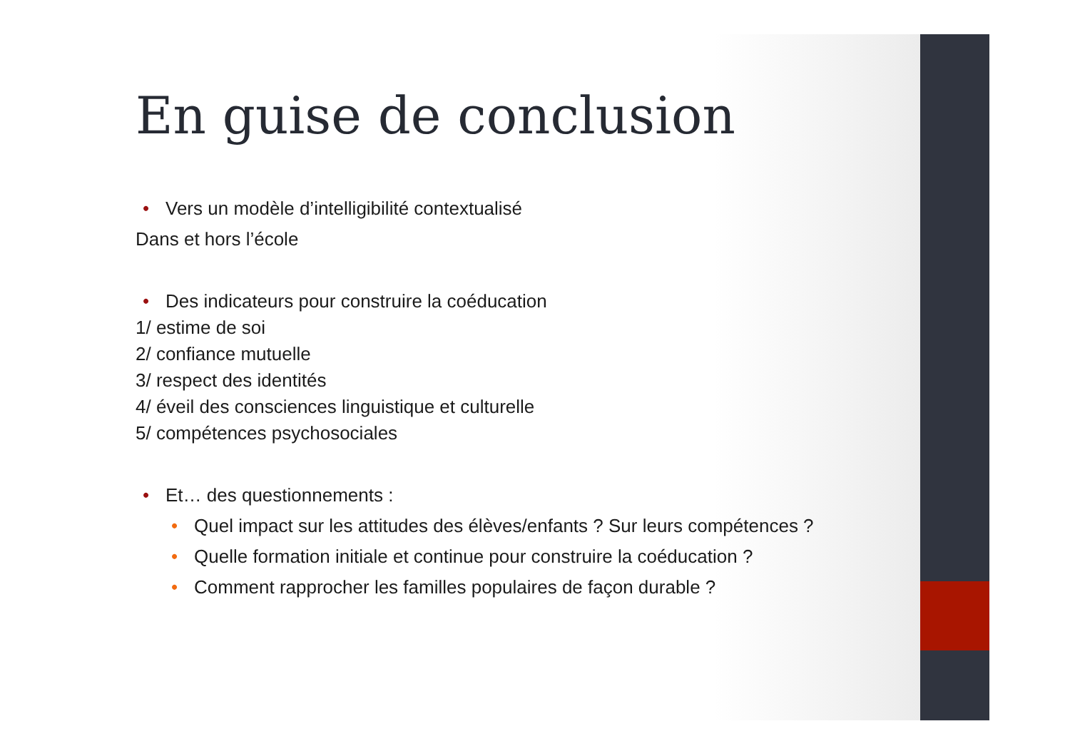En guise de conclusion
• Vers un modèle d’intelligibilité contextualisé
Dans et hors l’école
• Des indicateurs pour construire la coéducation
1/ estime de soi
2/ confiance mutuelle
3/ respect des identités
4/ éveil des consciences linguistique et culturelle
5/ compétences psychosociales
• Et… des questionnements :
• Quel impact sur les attitudes des élèves/enfants ? Sur leurs compétences ?
• Quelle formation initiale et continue pour construire la coéducation ?
• Comment rapprocher les familles populaires de façon durable ?